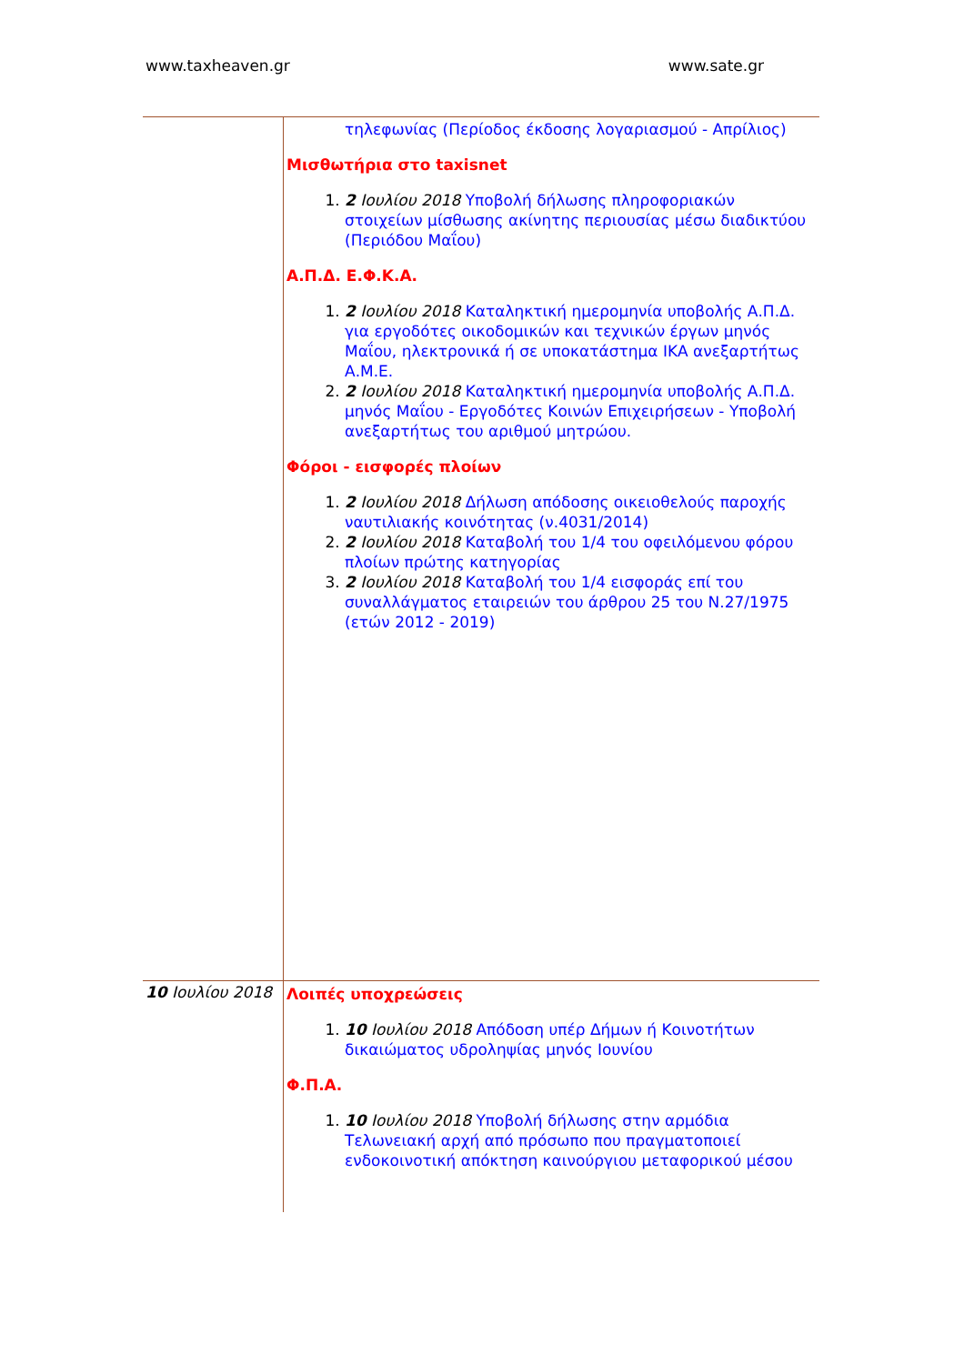www.taxheaven.gr www.sate.gr
| | τηλεφωνίας (Περίοδος έκδοσης λογαριασμού - Απρίλιος) Μισθωτήρια στο taxisnet 1. 2 Ιουλίου 2018 Υποβολή δήλωσης πληροφοριακών στοιχείων μίσθωσης ακίνητης περιουσίας μέσω διαδικτύου (Περιόδου Μαΐου) Α.Π.Δ. Ε.Φ.Κ.Α. 1. 2 Ιουλίου 2018 Καταληκτική ημερομηνία υποβολής Α.Π.Δ. για εργοδότες οικοδομικών και τεχνικών έργων μηνός Μαΐου, ηλεκτρονικά ή σε υποκατάστημα ΙΚΑ ανεξαρτήτως Α.Μ.Ε. 2. 2 Ιουλίου 2018 Καταληκτική ημερομηνία υποβολής Α.Π.Δ. μηνός Μαΐου - Εργοδότες Κοινών Επιχειρήσεων - Υποβολή ανεξαρτήτως του αριθμού μητρώου. Φόροι - εισφορές πλοίων 1. 2 Ιουλίου 2018 Δήλωση απόδοσης οικειοθελούς παροχής ναυτιλιακής κοινότητας (ν.4031/2014) 2. 2 Ιουλίου 2018 Καταβολή του 1/4 του οφειλόμενου φόρου πλοίων πρώτης κατηγορίας 3. 2 Ιουλίου 2018 Καταβολή του 1/4 εισφοράς επί του συναλλάγματος εταιρειών του άρθρου 25 του Ν.27/1975 (ετών 2012 - 2019) |
| 10 Ιουλίου 2018 | Λοιπές υποχρεώσεις 1. 10 Ιουλίου 2018 Απόδοση υπέρ Δήμων ή Κοινοτήτων δικαιώματος υδροληψίας μηνός Ιουνίου Φ.Π.Α. 1. 10 Ιουλίου 2018 Υποβολή δήλωσης στην αρμόδια Τελωνειακή αρχή από πρόσωπο που πραγματοποιεί ενδοκοινοτική απόκτηση καινούργιου μεταφορικού μέσου |